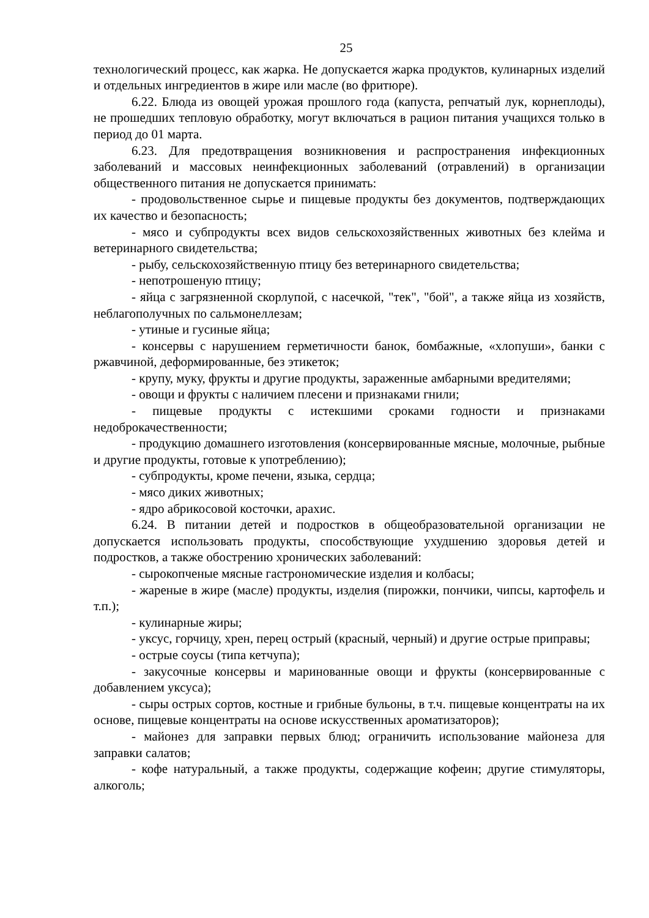25
технологический процесс, как жарка. Не допускается жарка продуктов, кулинарных изделий и отдельных ингредиентов в жире или масле (во фритюре).
6.22. Блюда из овощей урожая прошлого года (капуста, репчатый лук, корнеплоды), не прошедших тепловую обработку, могут включаться в рацион питания учащихся только в период до 01 марта.
6.23. Для предотвращения возникновения и распространения инфекционных заболеваний и массовых неинфекционных заболеваний (отравлений) в организации общественного питания не допускается принимать:
- продовольственное сырье и пищевые продукты без документов, подтверждающих их качество и безопасность;
- мясо и субпродукты всех видов сельскохозяйственных животных без клейма и ветеринарного свидетельства;
- рыбу, сельскохозяйственную птицу без ветеринарного свидетельства;
- непотрошеную птицу;
- яйца с загрязненной скорлупой, с насечкой, "тек", "бой", а также яйца из хозяйств, неблагополучных по сальмонеллезам;
- утиные и гусиные яйца;
- консервы с нарушением герметичности банок, бомбажные, «хлопуши», банки с ржавчиной, деформированные, без этикеток;
- крупу, муку, фрукты и другие продукты, зараженные амбарными вредителями;
- овощи и фрукты с наличием плесени и признаками гнили;
- пищевые продукты с истекшими сроками годности и признаками недоброкачественности;
- продукцию домашнего изготовления (консервированные мясные, молочные, рыбные и другие продукты, готовые к употреблению);
- субпродукты, кроме печени, языка, сердца;
- мясо диких животных;
- ядро абрикосовой косточки, арахис.
6.24. В питании детей и подростков в общеобразовательной организации не допускается использовать продукты, способствующие ухудшению здоровья детей и подростков, а также обострению хронических заболеваний:
- сырокопченые мясные гастрономические изделия и колбасы;
- жареные в жире (масле) продукты, изделия (пирожки, пончики, чипсы, картофель и т.п.);
- кулинарные жиры;
- уксус, горчицу, хрен, перец острый (красный, черный) и другие острые приправы;
- острые соусы (типа кетчупа);
- закусочные консервы и маринованные овощи и фрукты (консервированные с добавлением уксуса);
- сыры острых сортов, костные и грибные бульоны, в т.ч. пищевые концентраты на их основе, пищевые концентраты на основе искусственных ароматизаторов);
- майонез для заправки первых блюд; ограничить использование майонеза для заправки салатов;
- кофе натуральный, а также продукты, содержащие кофеин; другие стимуляторы, алкоголь;